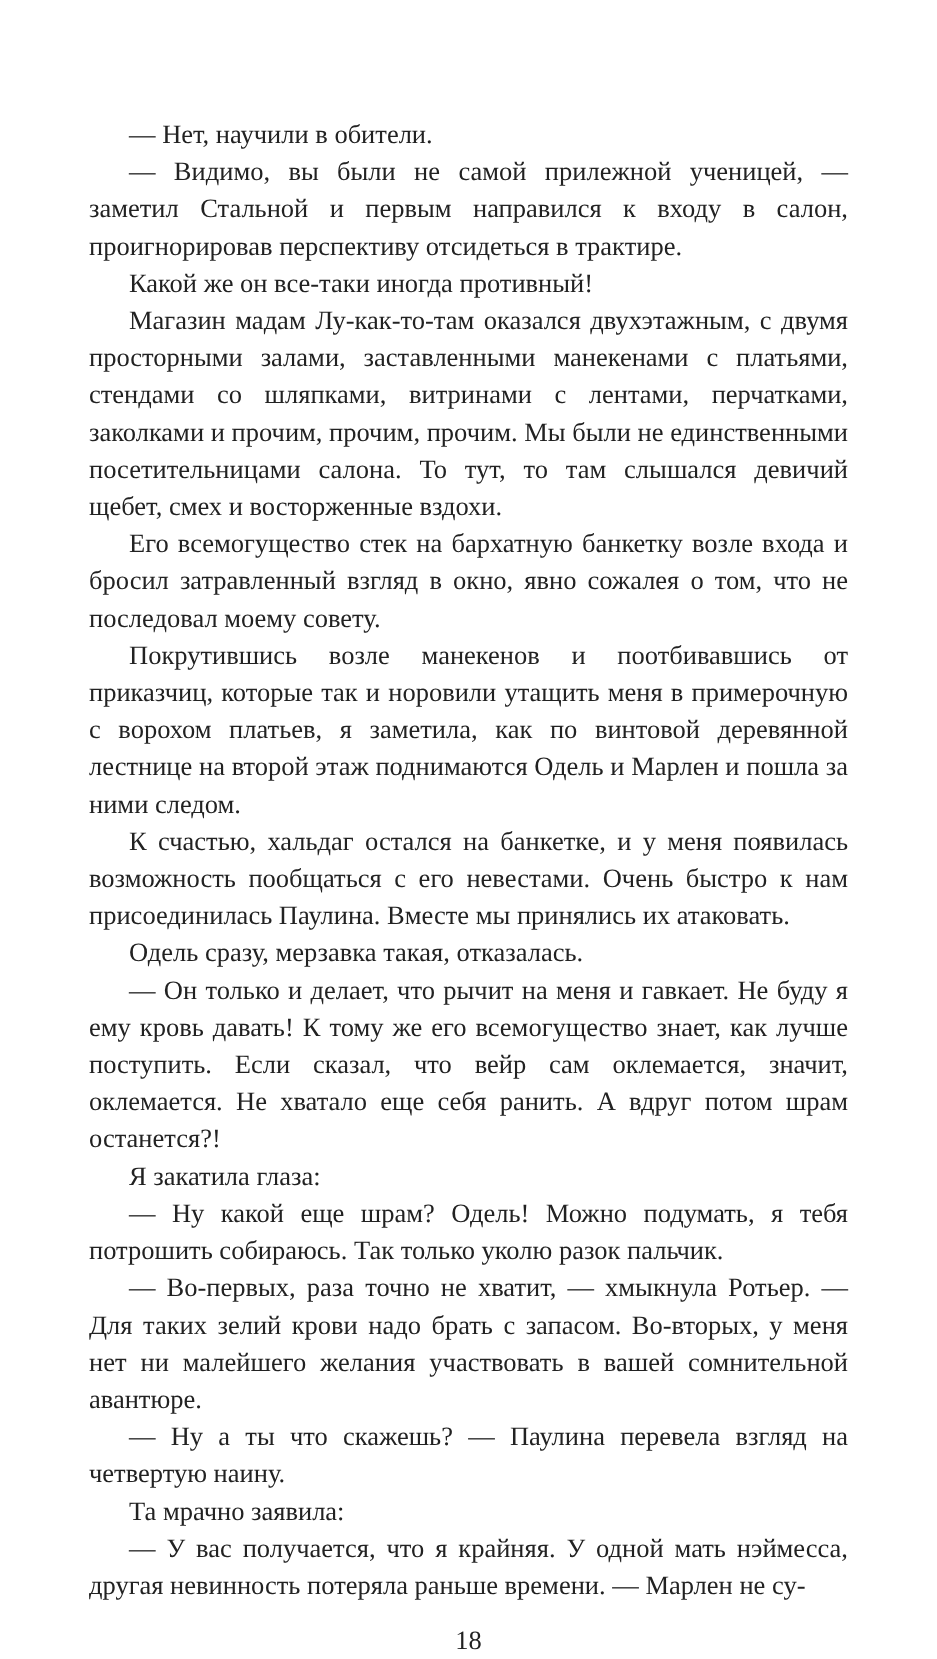— Нет, научили в обители.
— Видимо, вы были не самой прилежной ученицей, — заметил Стальной и первым направился к входу в салон, проигнорировав перспективу отсидеться в трактире.
Какой же он все-таки иногда противный!
Магазин мадам Лу-как-то-там оказался двухэтажным, с двумя просторными залами, заставленными манекенами с платьями, стендами со шляпками, витринами с лентами, перчатками, заколками и прочим, прочим, прочим. Мы были не единственными посетительницами салона. То тут, то там слышался девичий щебет, смех и восторженные вздохи.
Его всемогущество стек на бархатную банкетку возле входа и бросил затравленный взгляд в окно, явно сожалея о том, что не последовал моему совету.
Покрутившись возле манекенов и поотбивавшись от приказчиц, которые так и норовили утащить меня в примерочную с ворохом платьев, я заметила, как по винтовой деревянной лестнице на второй этаж поднимаются Одель и Марлен и пошла за ними следом.
К счастью, хальдаг остался на банкетке, и у меня появилась возможность пообщаться с его невестами. Очень быстро к нам присоединилась Паулина. Вместе мы принялись их атаковать.
Одель сразу, мерзавка такая, отказалась.
— Он только и делает, что рычит на меня и гавкает. Не буду я ему кровь давать! К тому же его всемогущество знает, как лучше поступить. Если сказал, что вейр сам оклемается, значит, оклемается. Не хватало еще себя ранить. А вдруг потом шрам останется?!
Я закатила глаза:
— Ну какой еще шрам? Одель! Можно подумать, я тебя потрошить собираюсь. Так только уколю разок пальчик.
— Во-первых, раза точно не хватит, — хмыкнула Ротьер. — Для таких зелий крови надо брать с запасом. Во-вторых, у меня нет ни малейшего желания участвовать в вашей сомнительной авантюре.
— Ну а ты что скажешь? — Паулина перевела взгляд на четвертую наину.
Та мрачно заявила:
— У вас получается, что я крайняя. У одной мать нэймесса, другая невинность потеряла раньше времени. — Марлен не су-
18